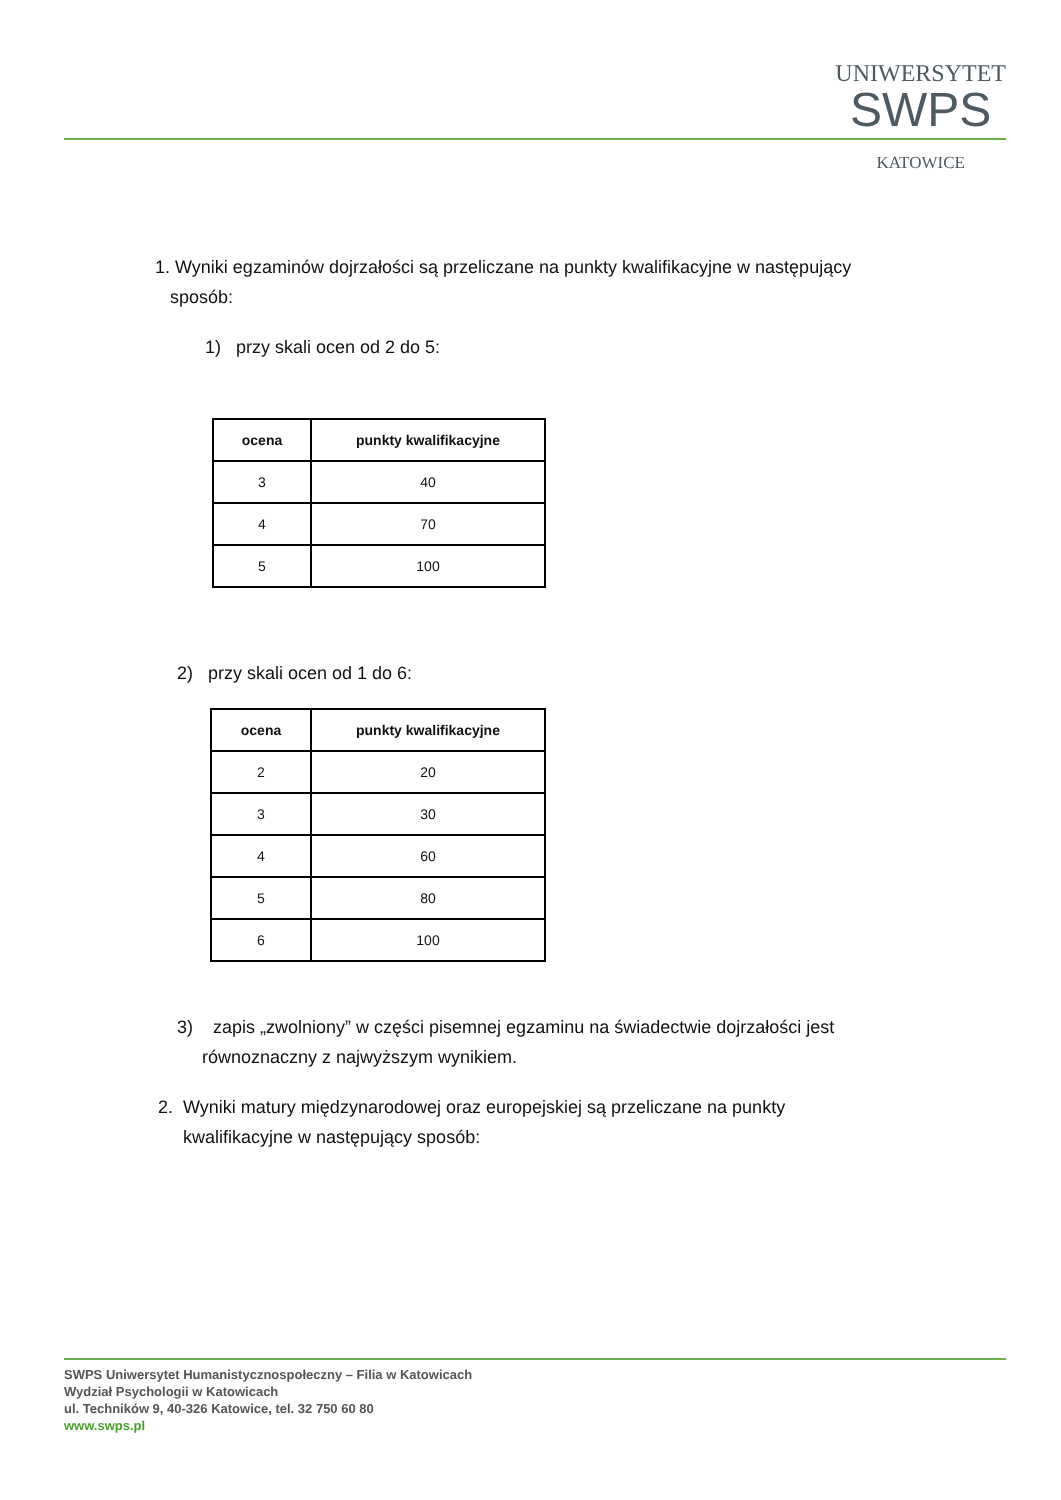UNIWERSYTET
SWPS
KATOWICE
1. Wyniki egzaminów dojrzałości są przeliczane na punkty kwalifikacyjne w następujący
sposób:
1) przy skali ocen od 2 do 5:
| ocena | punkty kwalifikacyjne |
| --- | --- |
| 3 | 40 |
| 4 | 70 |
| 5 | 100 |
2) przy skali ocen od 1 do 6:
| ocena | punkty kwalifikacyjne |
| --- | --- |
| 2 | 20 |
| 3 | 30 |
| 4 | 60 |
| 5 | 80 |
| 6 | 100 |
3) zapis „zwolniony” w części pisemnej egzaminu na świadectwie dojrzałości jest
równoznaczny z najwyższym wynikiem.
2. Wyniki matury międzynarodowej oraz europejskiej są przeliczane na punkty
kwalifikacyjne w następujący sposób:
SWPS Uniwersytet Humanistycznospołeczny – Filia w Katowicach
Wydział Psychologii w Katowicach
ul. Techników 9, 40-326 Katowice, tel. 32 750 60 80
www.swps.pl